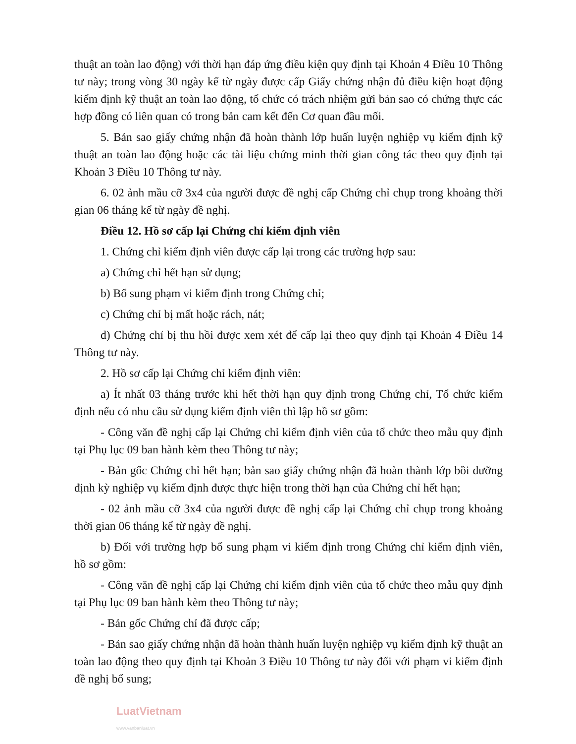thuật an toàn lao động) với thời hạn đáp ứng điều kiện quy định tại Khoản 4 Điều 10 Thông tư này; trong vòng 30 ngày kể từ ngày được cấp Giấy chứng nhận đủ điều kiện hoạt động kiểm định kỹ thuật an toàn lao động, tổ chức có trách nhiệm gửi bản sao có chứng thực các hợp đồng có liên quan có trong bản cam kết đến Cơ quan đầu mối.
5. Bản sao giấy chứng nhận đã hoàn thành lớp huấn luyện nghiệp vụ kiểm định kỹ thuật an toàn lao động hoặc các tài liệu chứng minh thời gian công tác theo quy định tại Khoản 3 Điều 10 Thông tư này.
6. 02 ảnh mầu cỡ 3x4 của người được đề nghị cấp Chứng chỉ chụp trong khoảng thời gian 06 tháng kể từ ngày đề nghị.
Điều 12. Hồ sơ cấp lại Chứng chỉ kiểm định viên
1. Chứng chỉ kiểm định viên được cấp lại trong các trường hợp sau:
a) Chứng chỉ hết hạn sử dụng;
b) Bổ sung phạm vi kiểm định trong Chứng chỉ;
c) Chứng chỉ bị mất hoặc rách, nát;
d) Chứng chỉ bị thu hồi được xem xét để cấp lại theo quy định tại Khoản 4 Điều 14 Thông tư này.
2. Hồ sơ cấp lại Chứng chỉ kiểm định viên:
a) Ít nhất 03 tháng trước khi hết thời hạn quy định trong Chứng chỉ, Tổ chức kiểm định nếu có nhu cầu sử dụng kiểm định viên thì lập hồ sơ gồm:
- Công văn đề nghị cấp lại Chứng chỉ kiểm định viên của tổ chức theo mẫu quy định tại Phụ lục 09 ban hành kèm theo Thông tư này;
- Bản gốc Chứng chỉ hết hạn; bản sao giấy chứng nhận đã hoàn thành lớp bồi dưỡng định kỳ nghiệp vụ kiểm định được thực hiện trong thời hạn của Chứng chỉ hết hạn;
- 02 ảnh mầu cỡ 3x4 của người được đề nghị cấp lại Chứng chỉ chụp trong khoảng thời gian 06 tháng kể từ ngày đề nghị.
b) Đối với trường hợp bổ sung phạm vi kiểm định trong Chứng chỉ kiểm định viên, hồ sơ gồm:
- Công văn đề nghị cấp lại Chứng chỉ kiểm định viên của tổ chức theo mẫu quy định tại Phụ lục 09 ban hành kèm theo Thông tư này;
- Bản gốc Chứng chỉ đã được cấp;
- Bản sao giấy chứng nhận đã hoàn thành huấn luyện nghiệp vụ kiểm định kỹ thuật an toàn lao động theo quy định tại Khoản 3 Điều 10 Thông tư này đối với phạm vi kiểm định đề nghị bổ sung;
LuatVietnam
www.vanbanluat.vn